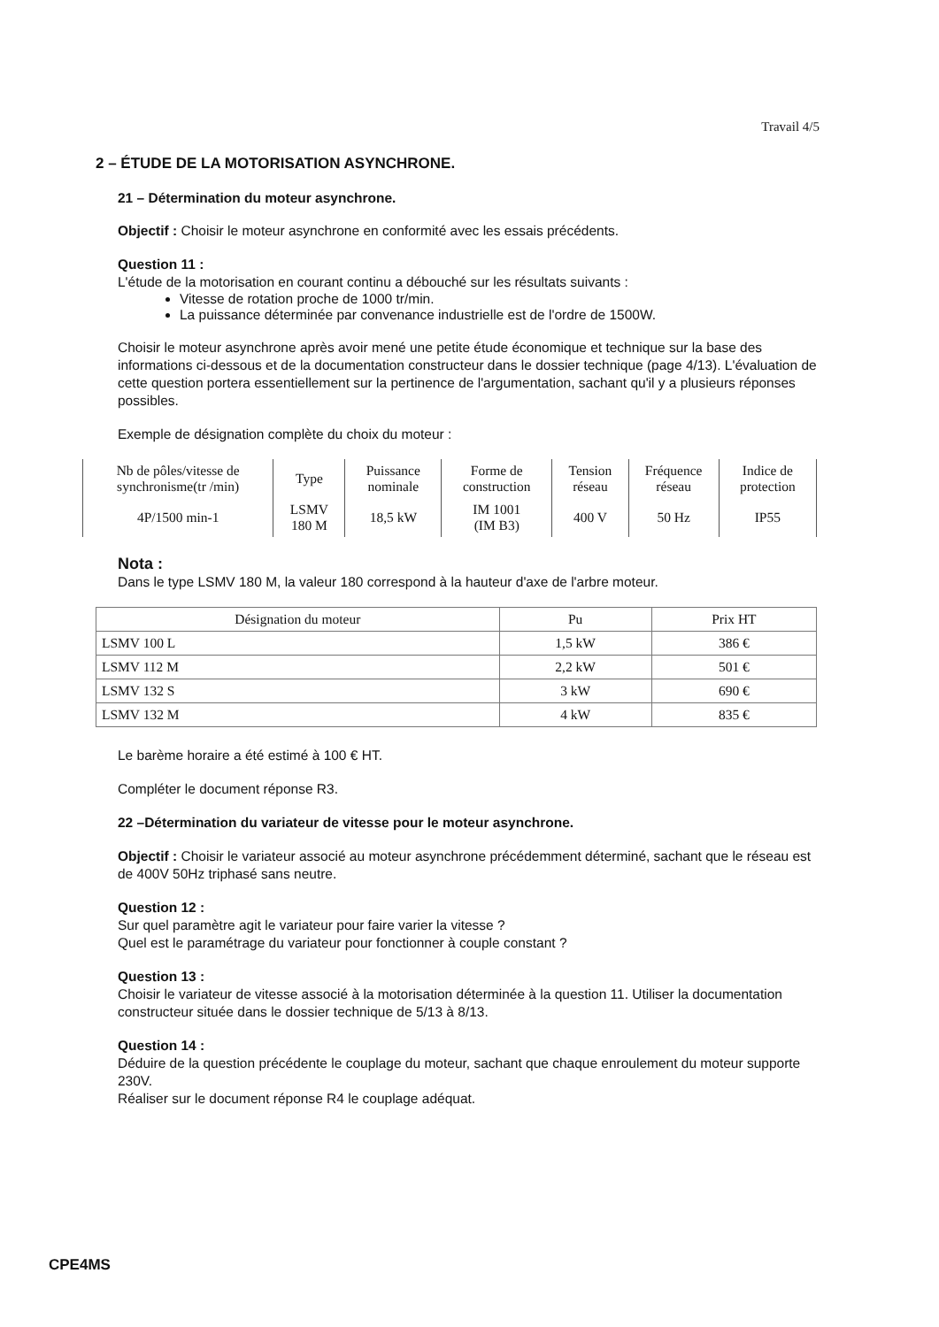Travail 4/5
2 – ÉTUDE DE LA MOTORISATION ASYNCHRONE.
21 – Détermination du moteur asynchrone.
Objectif : Choisir le moteur asynchrone en conformité avec les essais précédents.
Question 11 :
L'étude de la motorisation en courant continu a débouché sur les résultats suivants :
Vitesse de rotation proche de 1000 tr/min.
La puissance déterminée par convenance industrielle est de l'ordre de 1500W.
Choisir le moteur asynchrone après avoir mené une petite étude économique et technique sur la base des informations ci-dessous et de la documentation constructeur dans le dossier technique (page 4/13). L'évaluation de cette question portera essentiellement sur la pertinence de l'argumentation, sachant qu'il y a plusieurs réponses possibles.
Exemple de désignation complète du choix du moteur :
| Nb de pôles/vitesse de synchronisme(tr /min) | Type | Puissance nominale | Forme de construction | Tension réseau | Fréquence réseau | Indice de protection |
| --- | --- | --- | --- | --- | --- | --- |
| 4P/1500 min-1 | LSMV 180 M | 18,5 kW | IM 1001 (IM B3) | 400 V | 50 Hz | IP55 |
Nota :
Dans le type LSMV 180 M, la valeur 180 correspond à la hauteur d'axe de l'arbre moteur.
| Désignation du moteur | Pu | Prix HT |
| --- | --- | --- |
| LSMV 100 L | 1,5 kW | 386 € |
| LSMV 112 M | 2,2 kW | 501 € |
| LSMV 132 S | 3 kW | 690 € |
| LSMV 132 M | 4 kW | 835 € |
Le barème horaire a été estimé à 100 € HT.
Compléter le document réponse R3.
22 –Détermination du variateur de vitesse pour le moteur asynchrone.
Objectif : Choisir le variateur associé au moteur asynchrone précédemment déterminé, sachant que le réseau est de 400V 50Hz triphasé sans neutre.
Question 12 :
Sur quel paramètre agit le variateur pour faire varier la vitesse ?
Quel est le paramétrage du variateur pour fonctionner à couple constant ?
Question 13 :
Choisir le variateur de vitesse associé à la motorisation déterminée à la question 11. Utiliser la documentation constructeur située dans le dossier technique de 5/13 à 8/13.
Question 14 :
Déduire de la question précédente le couplage du moteur, sachant que chaque enroulement du moteur supporte 230V.
Réaliser sur le document réponse R4 le couplage adéquat.
CPE4MS